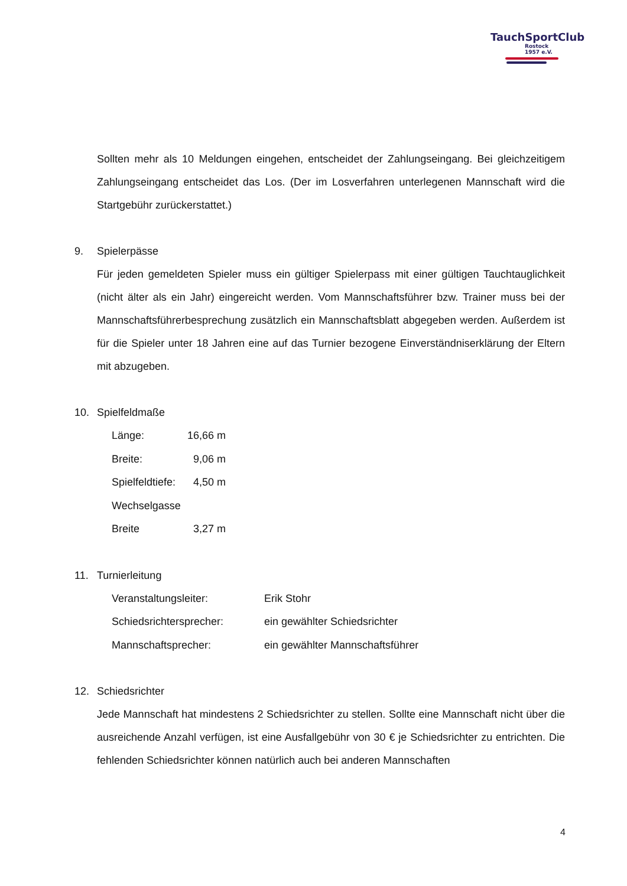TauchSportClub
Rostock
1957 e.V.
Sollten mehr als 10 Meldungen eingehen, entscheidet der Zahlungseingang. Bei gleichzeitigem Zahlungseingang entscheidet das Los. (Der im Losverfahren unterlegenen Mannschaft wird die Startgebühr zurückerstattet.)
9. Spielerpässe
Für jeden gemeldeten Spieler muss ein gültiger Spielerpass mit einer gültigen Tauchtauglichkeit (nicht älter als ein Jahr) eingereicht werden. Vom Mannschaftsführer bzw. Trainer muss bei der Mannschaftsführerbesprechung zusätzlich ein Mannschaftsblatt abgegeben werden. Außerdem ist für die Spieler unter 18 Jahren eine auf das Turnier bezogene Einverständniserklärung der Eltern mit abzugeben.
10. Spielfeldmaße
Länge: 16,66 m
Breite: 9,06 m
Spielfeldtiefe: 4,50 m
Wechselgasse
Breite 3,27 m
11. Turnierleitung
Veranstaltungsleiter: Erik Stohr
Schiedsrichtersprecher: ein gewählter Schiedsrichter
Mannschaftsprecher: ein gewählter Mannschaftsführer
12. Schiedsrichter
Jede Mannschaft hat mindestens 2 Schiedsrichter zu stellen. Sollte eine Mannschaft nicht über die ausreichende Anzahl verfügen, ist eine Ausfallgebühr von 30 € je Schiedsrichter zu entrichten. Die fehlenden Schiedsrichter können natürlich auch bei anderen Mannschaften
4